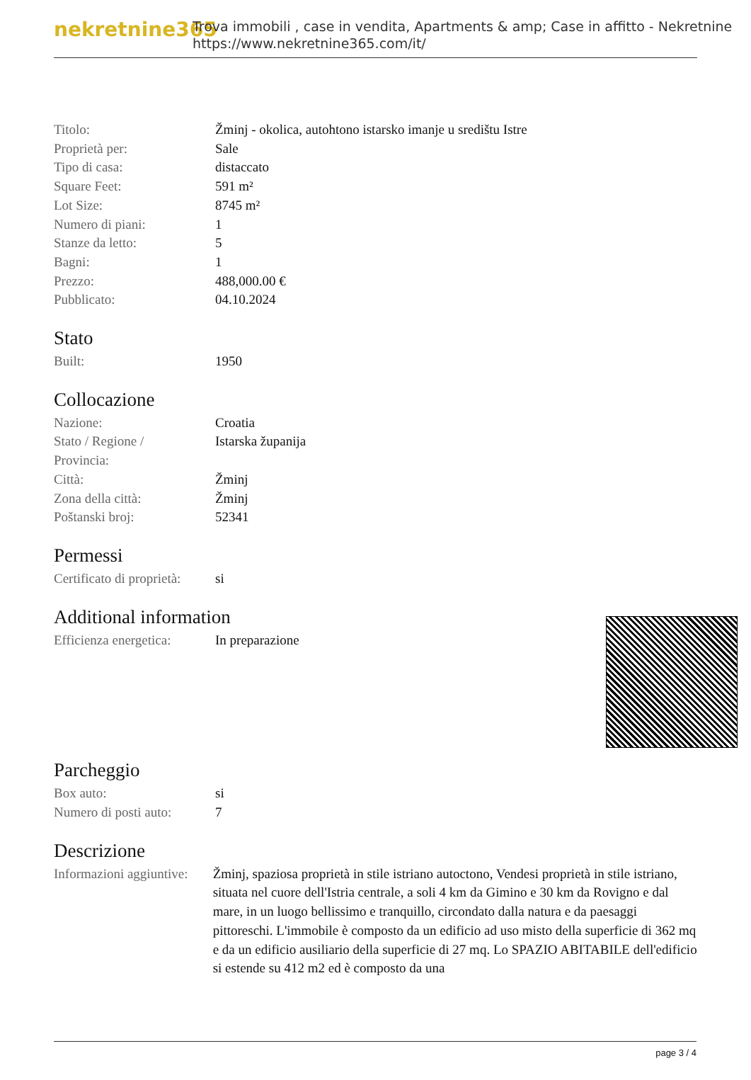nekretnine365
Trova immobili , case in vendita, Apartments & amp; Case in affitto - Nekretnine
https://www.nekretnine365.com/it/
| Titolo: | Žminj - okolica, autohtono istarsko imanje u središtu Istre |
| Proprietà per: | Sale |
| Tipo di casa: | distaccato |
| Square Feet: | 591 m² |
| Lot Size: | 8745 m² |
| Numero di piani: | 1 |
| Stanze da letto: | 5 |
| Bagni: | 1 |
| Prezzo: | 488,000.00 € |
| Pubblicato: | 04.10.2024 |
Stato
| Built: | 1950 |
Collocazione
| Nazione: | Croatia |
| Stato / Regione / Provincia: | Istarska županija |
| Città: | Žminj |
| Zona della città: | Žminj |
| Poštanski broj: | 52341 |
Permessi
| Certificato di proprietà: | si |
Additional information
| Efficienza energetica: | In preparazione |
Parcheggio
| Box auto: | si |
| Numero di posti auto: | 7 |
Descrizione
| Informazioni aggiuntive: | Žminj, spaziosa proprietà in stile istriano autoctono, Vendesi proprietà in stile istriano, situata nel cuore dell'Istria centrale, a soli 4 km da Gimino e 30 km da Rovigno e dal mare, in un luogo bellissimo e tranquillo, circondato dalla natura e da paesaggi pittoreschi. L'immobile è composto da un edificio ad uso misto della superficie di 362 mq e da un edificio ausiliario della superficie di 27 mq. Lo SPAZIO ABITABILE dell'edificio si estende su 412 m2 ed è composto da una |
page 3 / 4